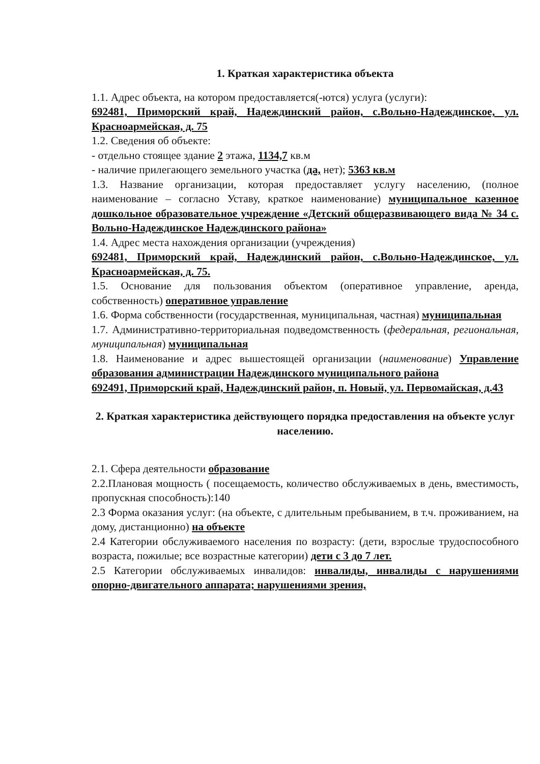1. Краткая характеристика объекта
1.1. Адрес объекта, на котором предоставляется(-ются) услуга (услуги):
692481, Приморский край, Надеждинский район, с.Вольно-Надеждинское, ул. Красноармейская, д. 75
1.2. Сведения об объекте:
- отдельно стоящее здание 2 этажа, 1134,7 кв.м
- наличие прилегающего земельного участка (да, нет); 5363 кв.м
1.3. Название организации, которая предоставляет услугу населению, (полное наименование – согласно Уставу, краткое наименование) муниципальное казенное дошкольное образовательное учреждение «Детский общеразвивающего вида № 34 с. Вольно-Надеждинское Надеждинского района»
1.4. Адрес места нахождения организации (учреждения)
692481, Приморский край, Надеждинский район, с.Вольно-Надеждинское, ул. Красноармейская, д. 75.
1.5. Основание для пользования объектом (оперативное управление, аренда, собственность) оперативное управление
1.6. Форма собственности (государственная, муниципальная, частная) муниципальная
1.7. Административно-территориальная подведомственность (федеральная, региональная, муниципальная) муниципальная
1.8. Наименование и адрес вышестоящей организации (наименование) Управление образования администрации Надеждинского муниципального района
692491, Приморский край, Надеждинский район, п. Новый, ул. Первомайская, д.43
2. Краткая характеристика действующего порядка предоставления на объекте услуг населению.
2.1. Сфера деятельности образование
2.2.Плановая мощность ( посещаемость, количество обслуживаемых в день, вместимость, пропускная способность):140
2.3 Форма оказания услуг: (на объекте, с длительным пребыванием, в т.ч. проживанием, на дому, дистанционно) на объекте
2.4 Категории обслуживаемого населения по возрасту: (дети, взрослые трудоспособного возраста, пожилые; все возрастные категории) дети с 3 до 7 лет.
2.5 Категории обслуживаемых инвалидов: инвалиды, инвалиды с нарушениями опорно-двигательного аппарата; нарушениями зрения,